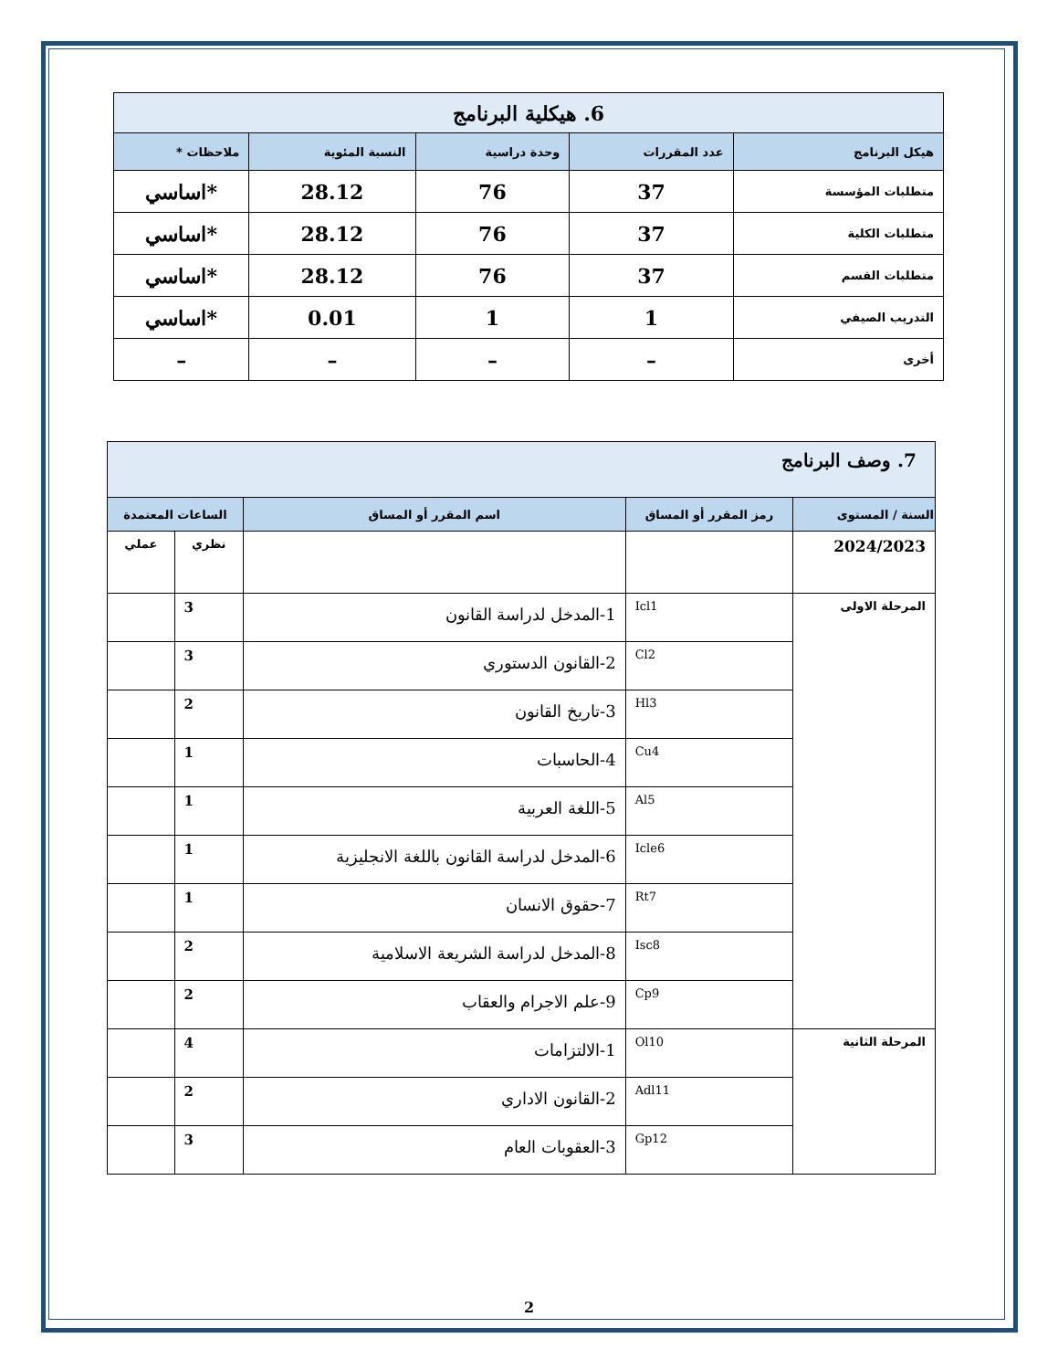| 6. هيكلية البرنامج | | | | |
| هيكل البرنامج | عدد المقررات | وحدة دراسية | النسبة المئوية | ملاحظات * |
| متطلبات المؤسسة | 37 | 76 | 28.12 | *اساسي |
| متطلبات الكلية | 37 | 76 | 28.12 | *اساسي |
| متطلبات القسم | 37 | 76 | 28.12 | *اساسي |
| التدريب الصيفي | 1 | 1 | 0.01 | *اساسي |
| أخرى | – | – | – | – |
| 7. وصف البرنامج | | | | |
| السنة / المستوى | رمز المقرر أو المساق | اسم المقرر أو المساق | الساعات المعتمدة | |
| 2024/2023 | | | نظري | عملي |
| المرحلة الاولى | Icl1 | 1-المدخل لدراسة القانون | 3 | |
| | Cl2 | 2-القانون الدستوري | 3 | |
| | Hl3 | 3-تاريخ القانون | 2 | |
| | Cu4 | 4-الحاسبات | 1 | |
| | Al5 | 5-اللغة العربية | 1 | |
| | Icle6 | 6-المدخل لدراسة القانون باللغة الانجليزية | 1 | |
| | Rt7 | 7-حقوق الانسان | 1 | |
| | Isc8 | 8-المدخل لدراسة الشريعة الاسلامية | 2 | |
| | Cp9 | 9-علم الاجرام والعقاب | 2 | |
| المرحلة الثانية | Ol10 | 1-الالتزامات | 4 | |
| | Adl11 | 2-القانون الاداري | 2 | |
| | Gp12 | 3-العقوبات العام | 3 | |
2